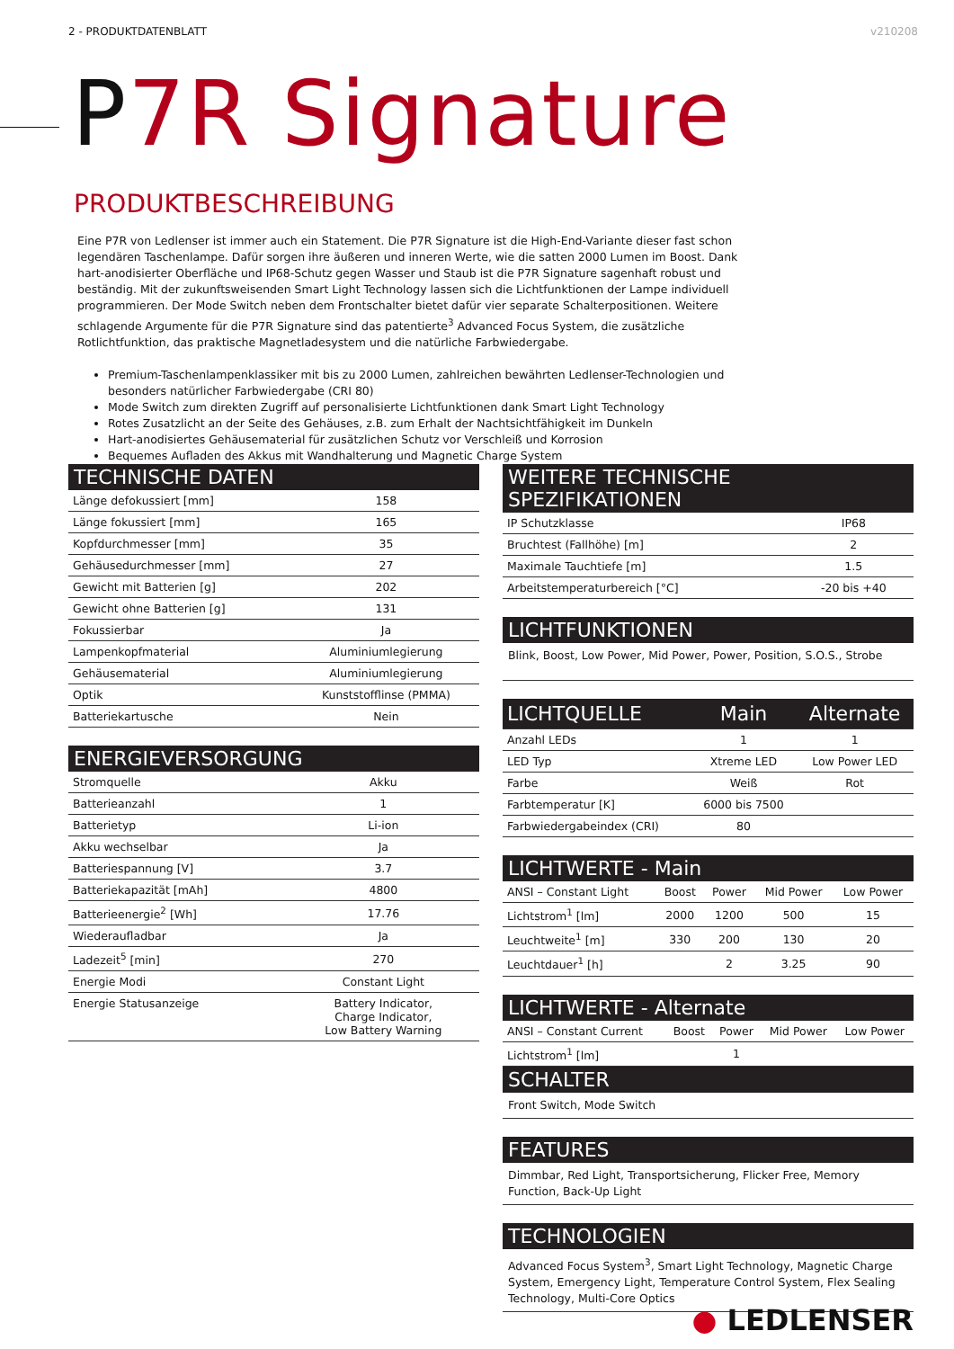2 - PRODUKTDATENBLATT v210208
P7R Signature
PRODUKTBESCHREIBUNG
Eine P7R von Ledlenser ist immer auch ein Statement. Die P7R Signature ist die High-End-Variante dieser fast schon legendären Taschenlampe. Dafür sorgen ihre äußeren und inneren Werte, wie die satten 2000 Lumen im Boost. Dank hart-anodisierter Oberfläche und IP68-Schutz gegen Wasser und Staub ist die P7R Signature sagenhaft robust und beständig. Mit der zukunftsweisenden Smart Light Technology lassen sich die Lichtfunktionen der Lampe individuell programmieren. Der Mode Switch neben dem Frontschalter bietet dafür vier separate Schalterpositionen. Weitere schlagende Argumente für die P7R Signature sind das patentierte<sup>3</sup> Advanced Focus System, die zusätzliche Rotlichtfunktion, das praktische Magnetladesystem und die natürliche Farbwiedergabe.
Premium-Taschenlampenklassiker mit bis zu 2000 Lumen, zahlreichen bewährten Ledlenser-Technologien und besonders natürlicher Farbwiedergabe (CRI 80)
Mode Switch zum direkten Zugriff auf personalisierte Lichtfunktionen dank Smart Light Technology
Rotes Zusatzlicht an der Seite des Gehäuses, z.B. zum Erhalt der Nachtsichtfähigkeit im Dunkeln
Hart-anodisiertes Gehäusematerial für zusätzlichen Schutz vor Verschleiß und Korrosion
Bequemes Aufladen des Akkus mit Wandhalterung und Magnetic Charge System
TECHNISCHE DATEN
| Länge defokussiert [mm] | 158 |
| Länge fokussiert [mm] | 165 |
| Kopfdurchmesser [mm] | 35 |
| Gehäusedurchmesser [mm] | 27 |
| Gewicht mit Batterien [g] | 202 |
| Gewicht ohne Batterien [g] | 131 |
| Fokussierbar | Ja |
| Lampenkopfmaterial | Aluminiumlegierung |
| Gehäusematerial | Aluminiumlegierung |
| Optik | Kunststofflinse (PMMA) |
| Batteriekartusche | Nein |
ENERGIEVERSORGUNG
| Stromquelle | Akku |
| Batterieanzahl | 1 |
| Batterietyp | Li-ion |
| Akku wechselbar | Ja |
| Batteriespannung [V] | 3.7 |
| Batteriekapazität [mAh] | 4800 |
| Batterieenergie<sup>2</sup> [Wh] | 17.76 |
| Wiederaufladbar | Ja |
| Ladezeit<sup>5</sup> [min] | 270 |
| Energie Modi | Constant Light |
| Energie Statusanzeige | Battery Indicator, Charge Indicator, Low Battery Warning |
WEITERE TECHNISCHE SPEZIFIKATIONEN
| IP Schutzklasse | IP68 |
| Bruchtest (Fallhöhe) [m] | 2 |
| Maximale Tauchtiefe [m] | 1.5 |
| Arbeitstemperaturbereich [°C] | -20 bis +40 |
LICHTFUNKTIONEN
Blink, Boost, Low Power, Mid Power, Power, Position, S.O.S., Strobe
| LICHTQUELLE | Main | Alternate |
| --- | --- | --- |
| Anzahl LEDs | 1 | 1 |
| LED Typ | Xtreme LED | Low Power LED |
| Farbe | Weiß | Rot |
| Farbtemperatur [K] | 6000 bis 7500 | |
| Farbwiedergabeindex (CRI) | 80 | |
LICHTWERTE - Main
| ANSI – Constant Light | Boost | Power | Mid Power | Low Power |
| --- | --- | --- | --- | --- |
| Lichtstrom<sup>1</sup> [lm] | 2000 | 1200 | 500 | 15 |
| Leuchtweite<sup>1</sup> [m] | 330 | 200 | 130 | 20 |
| Leuchtdauer<sup>1</sup> [h] | | 2 | 3.25 | 90 |
LICHTWERTE - Alternate
| ANSI – Constant Current | Boost | Power | Mid Power | Low Power |
| --- | --- | --- | --- | --- |
| Lichtstrom<sup>1</sup> [lm] | | 1 | | |
SCHALTER
Front Switch, Mode Switch
FEATURES
Dimmbar, Red Light, Transportsicherung, Flicker Free, Memory Function, Back-Up Light
TECHNOLOGIEN
Advanced Focus System<sup>3</sup>, Smart Light Technology, Magnetic Charge System, Emergency Light, Temperature Control System, Flex Sealing Technology, Multi-Core Optics
● LEDLENSER